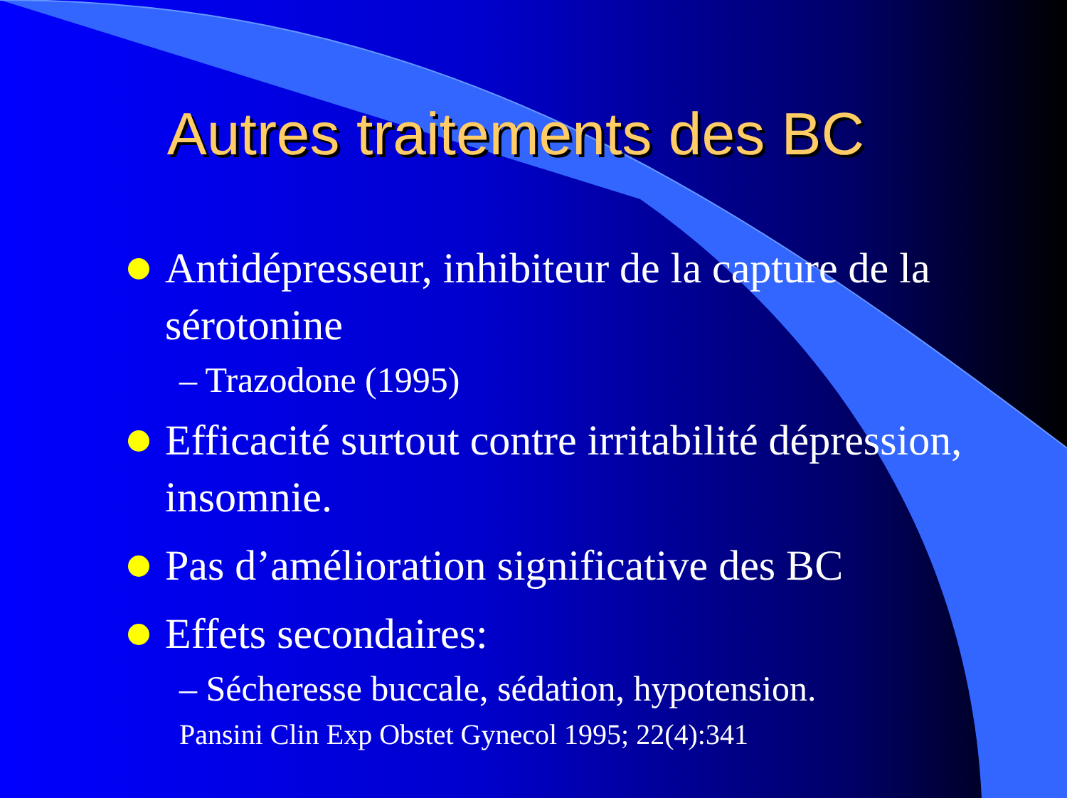Autres traitements des BC
Antidépresseur, inhibiteur de la capture de la sérotonine
– Trazodone (1995)
Efficacité surtout contre irritabilité dépression, insomnie.
Pas d’amélioration significative des BC
Effets secondaires:
– Sécheresse buccale, sédation, hypotension.
Pansini Clin Exp Obstet Gynecol 1995; 22(4):341